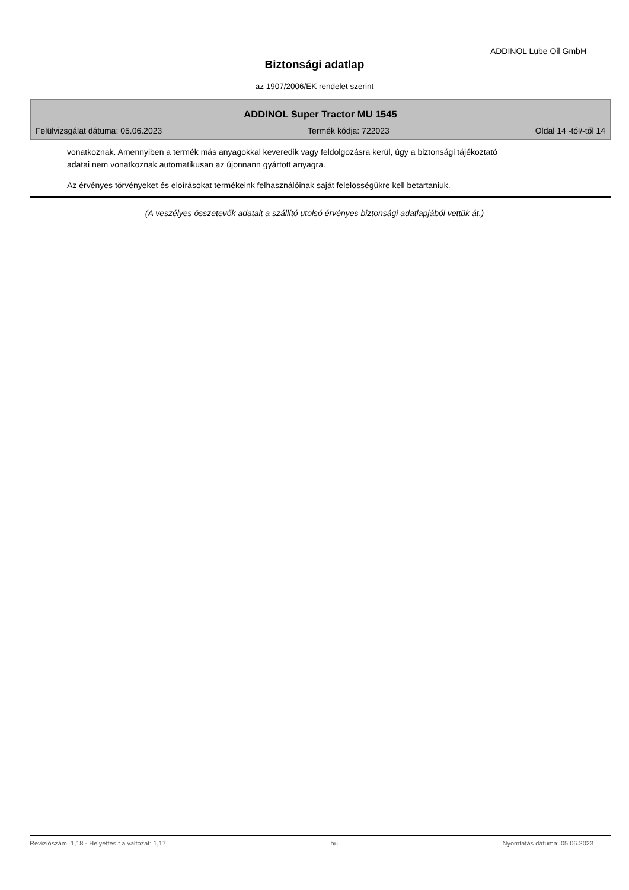ADDINOL Lube Oil GmbH
Biztonsági adatlap
az 1907/2006/EK rendelet szerint
ADDINOL Super Tractor MU 1545
Felülvizsgálat dátuma: 05.06.2023 Termék kódja: 722023 Oldal 14 -tól/-től 14
vonatkoznak. Amennyiben a termék más anyagokkal keveredik vagy feldolgozásra kerül, úgy a biztonsági tájékoztató adatai nem vonatkoznak automatikusan az újonnann gyártott anyagra.
Az érvényes törvényeket és eloírásokat termékeink felhasználóinak saját felelosségükre kell betartaniuk.
(A veszélyes összetevők adatait a szállító utolsó érvényes biztonsági adatlapjából vettük át.)
Revíziószám: 1,18 - Helyettesít a változat: 1,17 hu Nyomtatás dátuma: 05.06.2023